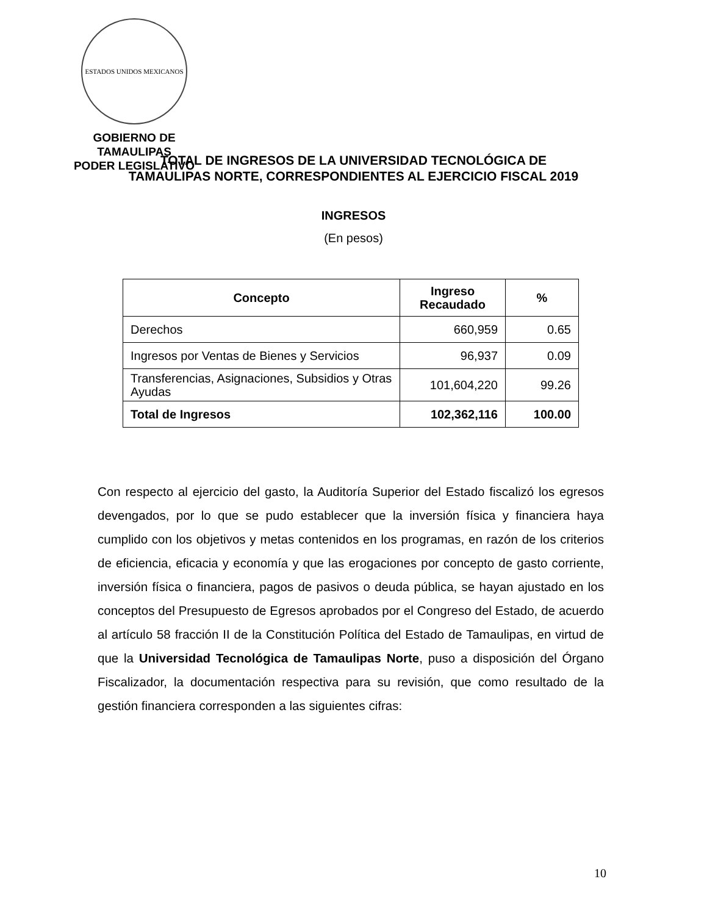ESTADOS UNIDOS MEXICANOS
GOBIERNO DE TAMAULIPAS
PODER LEGISLATIVO
TOTAL DE INGRESOS DE LA UNIVERSIDAD TECNOLÓGICA DE
TAMAULIPAS NORTE, CORRESPONDIENTES AL EJERCICIO FISCAL 2019
INGRESOS
(En pesos)
| Concepto | Ingreso Recaudado | % |
| --- | --- | --- |
| Derechos | 660,959 | 0.65 |
| Ingresos por Ventas de Bienes y Servicios | 96,937 | 0.09 |
| Transferencias, Asignaciones, Subsidios y Otras Ayudas | 101,604,220 | 99.26 |
| Total de Ingresos | 102,362,116 | 100.00 |
Con respecto al ejercicio del gasto, la Auditoría Superior del Estado fiscalizó los egresos devengados, por lo que se pudo establecer que la inversión física y financiera haya cumplido con los objetivos y metas contenidos en los programas, en razón de los criterios de eficiencia, eficacia y economía y que las erogaciones por concepto de gasto corriente, inversión física o financiera, pagos de pasivos o deuda pública, se hayan ajustado en los conceptos del Presupuesto de Egresos aprobados por el Congreso del Estado, de acuerdo al artículo 58 fracción II de la Constitución Política del Estado de Tamaulipas, en virtud de que la Universidad Tecnológica de Tamaulipas Norte, puso a disposición del Órgano Fiscalizador, la documentación respectiva para su revisión, que como resultado de la gestión financiera corresponden a las siguientes cifras:
10